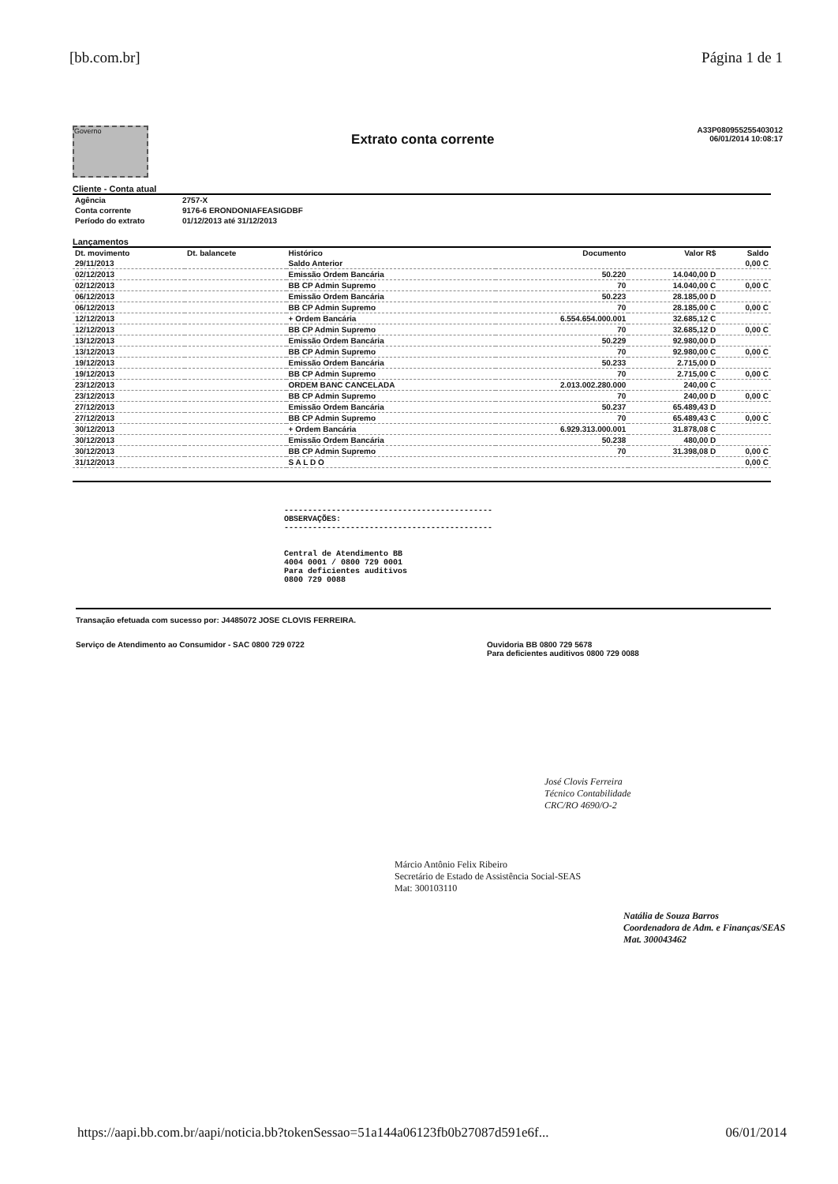[bb.com.br] Página 1 de 1
Governo
Extrato conta corrente
A33P080955255403012
06/01/2014 10:08:17
Cliente - Conta atual
| Agência | 2757-X |
| Conta corrente | 9176-6 ERONDONIAFEASIGDBF |
| Período do extrato | 01/12/2013 até 31/12/2013 |
Lançamentos
| Dt. movimento | Dt. balancete | Histórico | Documento | Valor R$ | Saldo |
| --- | --- | --- | --- | --- | --- |
| 29/11/2013 | | Saldo Anterior | | | 0,00 C |
| 02/12/2013 | | Emissão Ordem Bancária | 50.220 | 14.040,00 D | |
| 02/12/2013 | | BB CP Admin Supremo | 70 | 14.040,00 C | 0,00 C |
| 06/12/2013 | | Emissão Ordem Bancária | 50.223 | 28.185,00 D | |
| 06/12/2013 | | BB CP Admin Supremo | 70 | 28.185,00 C | 0,00 C |
| 12/12/2013 | | + Ordem Bancária | 6.554.654.000.001 | 32.685,12 C | |
| 12/12/2013 | | BB CP Admin Supremo | 70 | 32.685,12 D | 0,00 C |
| 13/12/2013 | | Emissão Ordem Bancária | 50.229 | 92.980,00 D | |
| 13/12/2013 | | BB CP Admin Supremo | 70 | 92.980,00 C | 0,00 C |
| 19/12/2013 | | Emissão Ordem Bancária | 50.233 | 2.715,00 D | |
| 19/12/2013 | | BB CP Admin Supremo | 70 | 2.715,00 C | 0,00 C |
| 23/12/2013 | | ORDEM BANC CANCELADA | 2.013.002.280.000 | 240,00 C | |
| 23/12/2013 | | BB CP Admin Supremo | 70 | 240,00 D | 0,00 C |
| 27/12/2013 | | Emissão Ordem Bancária | 50.237 | 65.489,43 D | |
| 27/12/2013 | | BB CP Admin Supremo | 70 | 65.489,43 C | 0,00 C |
| 30/12/2013 | | + Ordem Bancária | 6.929.313.000.001 | 31.878,08 C | |
| 30/12/2013 | | Emissão Ordem Bancária | 50.238 | 480,00 D | |
| 30/12/2013 | | BB CP Admin Supremo | 70 | 31.398,08 D | 0,00 C |
| 31/12/2013 | | S A L D O | | | 0,00 C |
--------------------------------------------
OBSERVAÇÕES:
--------------------------------------------
Central de Atendimento BB
4004 0001 / 0800 729 0001
Para deficientes auditivos
0800 729 0088
Transação efetuada com sucesso por: J4485072 JOSE CLOVIS FERREIRA.
Serviço de Atendimento ao Consumidor - SAC 0800 729 0722 Ouvidoria BB 0800 729 5678
Para deficientes auditivos 0800 729 0088
José Clovis Ferreira
Técnico Contabilidade
CRC/RO 4690/O-2
Márcio Antônio Felix Ribeiro
Secretário de Estado de Assistência Social-SEAS
Mat: 300103110
Natália de Souza Barros
Coordenadora de Adm. e Finanças/SEAS
Mat. 300043462
https://aapi.bb.com.br/aapi/noticia.bb?tokenSessao=51a144a06123fb0b27087d591e6f... 06/01/2014